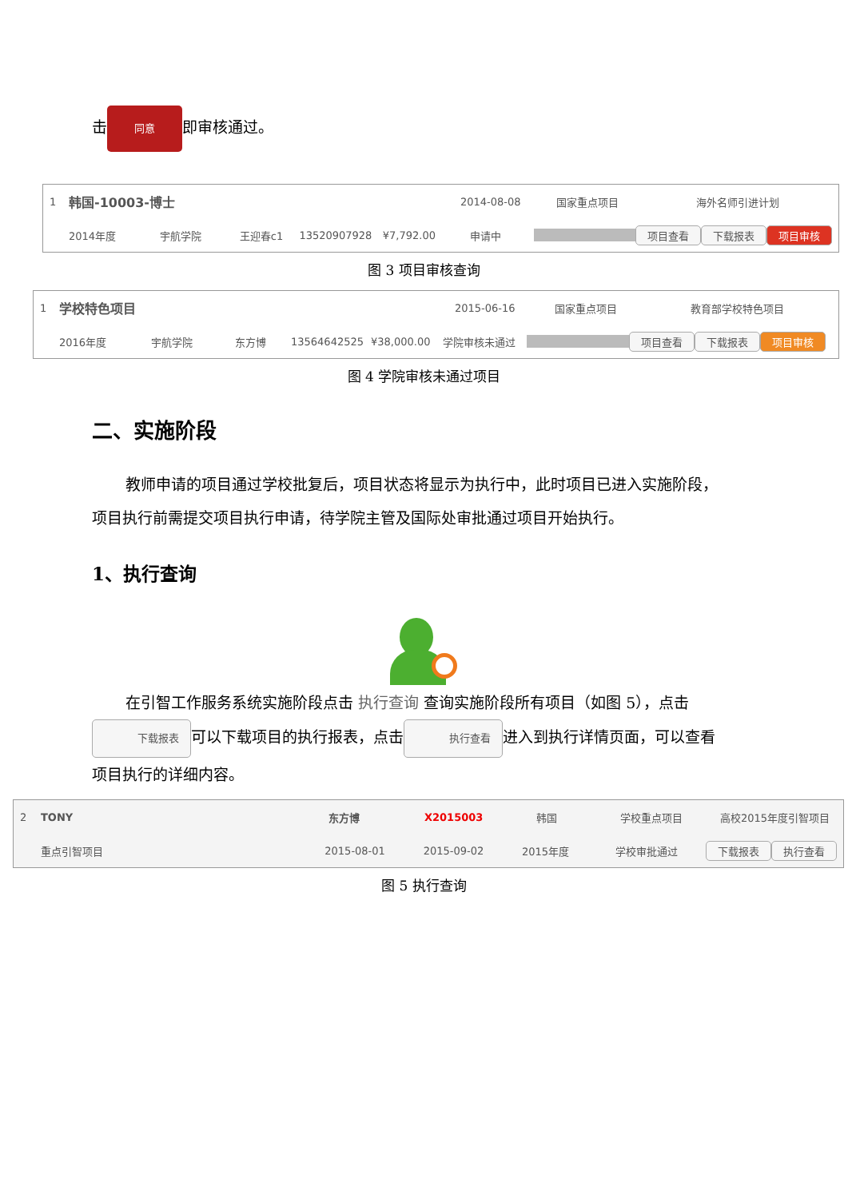击 同意 即审核通过。
1 韩国-10003-博士 2014-08-08 国家重点项目 海外名师引进计划
2014年度 宇航学院 王迎春c1 13520907928 ¥7,792.00 申请中 项目查看 下载报表 项目审核
图 3 项目审核查询
1 学校特色项目 2015-06-16 国家重点项目 教育部学校特色项目
2016年度 宇航学院 东方博 13564642525 ¥38,000.00 学院审核未通过 项目查看 下载报表 项目审核
图 4 学院审核未通过项目
二、实施阶段
教师申请的项目通过学校批复后，项目状态将显示为执行中，此时项目已进入实施阶段，项目执行前需提交项目执行申请，待学院主管及国际处审批通过项目开始执行。
1、执行查询
在引智工作服务系统实施阶段点击 执行查询 查询实施阶段所有项目（如图 5），点击 下载报表 可以下载项目的执行报表，点击 执行查看 进入到执行详情页面，可以查看项目执行的详细内容。
2 TONY 东方博 X2015003 韩国 学校重点项目 高校2015年度引智项目
重点引智项目 2015-08-01 2015-09-02 2015年度 学校审批通过 下载报表 执行查看
图 5 执行查询